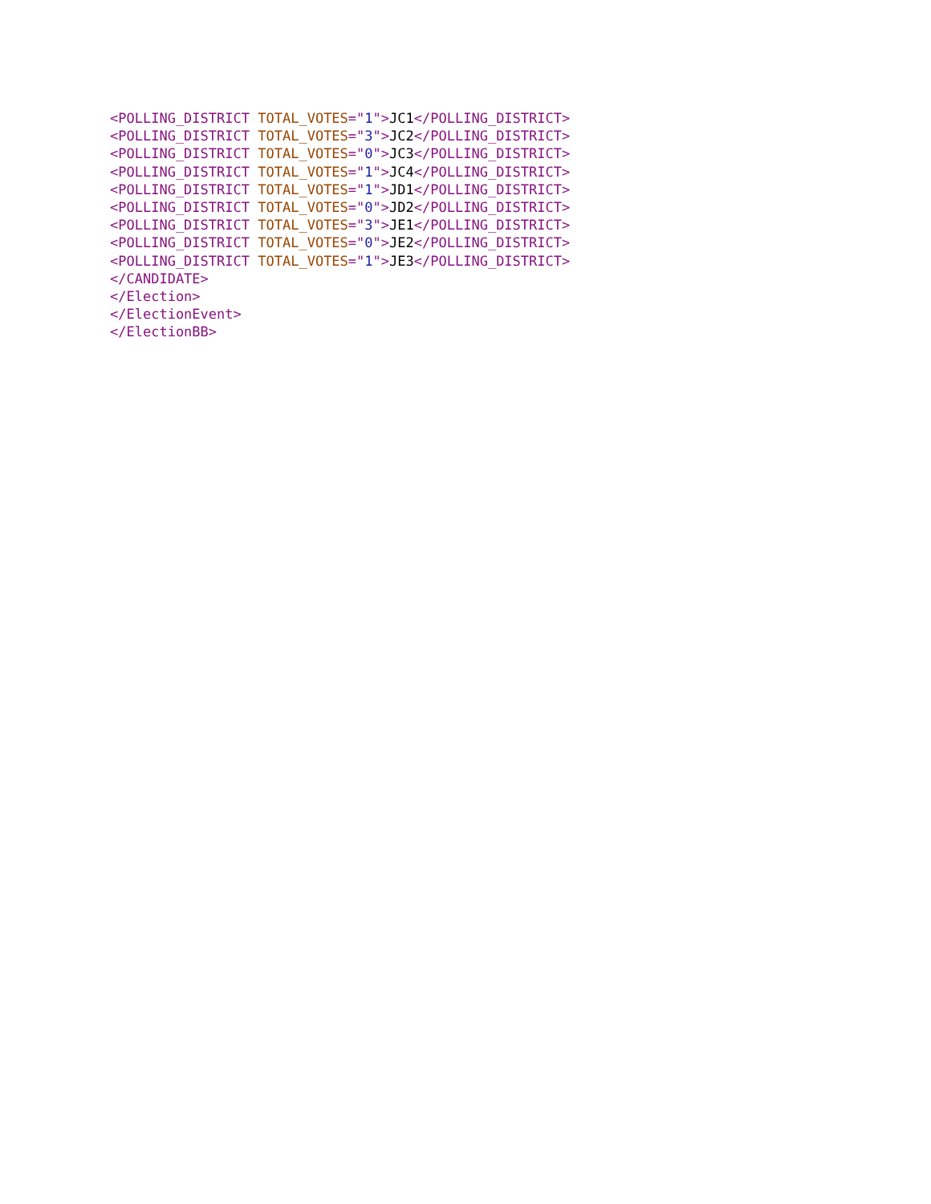<POLLING_DISTRICT TOTAL_VOTES="1">JC1</POLLING_DISTRICT>
<POLLING_DISTRICT TOTAL_VOTES="3">JC2</POLLING_DISTRICT>
<POLLING_DISTRICT TOTAL_VOTES="0">JC3</POLLING_DISTRICT>
<POLLING_DISTRICT TOTAL_VOTES="1">JC4</POLLING_DISTRICT>
<POLLING_DISTRICT TOTAL_VOTES="1">JD1</POLLING_DISTRICT>
<POLLING_DISTRICT TOTAL_VOTES="0">JD2</POLLING_DISTRICT>
<POLLING_DISTRICT TOTAL_VOTES="3">JE1</POLLING_DISTRICT>
<POLLING_DISTRICT TOTAL_VOTES="0">JE2</POLLING_DISTRICT>
<POLLING_DISTRICT TOTAL_VOTES="1">JE3</POLLING_DISTRICT>
</CANDIDATE>
</Election>
</ElectionEvent>
</ElectionBB>